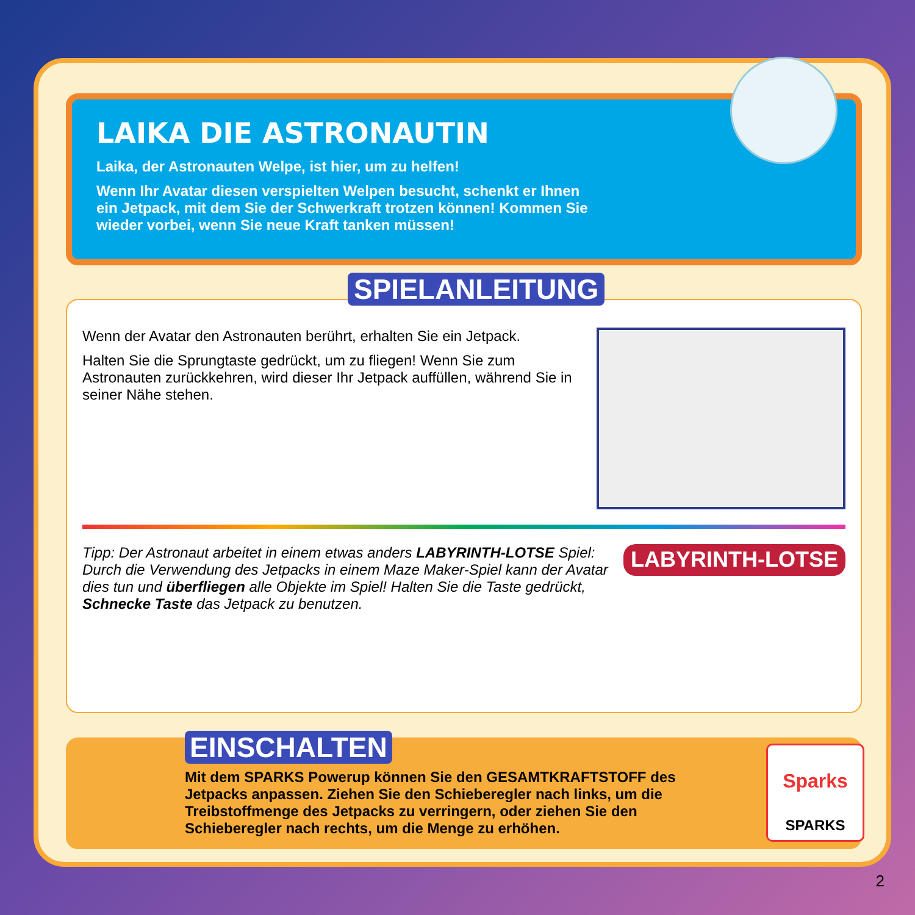LAIKA DIE ASTRONAUTIN
Laika, der Astronauten Welpe, ist hier, um zu helfen!
Wenn Ihr Avatar diesen verspielten Welpen besucht, schenkt er Ihnen ein Jetpack, mit dem Sie der Schwerkraft trotzen können! Kommen Sie wieder vorbei, wenn Sie neue Kraft tanken müssen!
SPIELANLEITUNG
Wenn der Avatar den Astronauten berührt, erhalten Sie ein Jetpack.
Halten Sie die Sprungtaste gedrückt, um zu fliegen! Wenn Sie zum Astronauten zurückkehren, wird dieser Ihr Jetpack auffüllen, während Sie in seiner Nähe stehen.
Tipp: Der Astronaut arbeitet in einem etwas anders LABYRINTH-LOTSE Spiel: Durch die Verwendung des Jetpacks in einem Maze Maker-Spiel kann der Avatar dies tun und überfliegen alle Objekte im Spiel! Halten Sie die Taste gedrückt, Schnecke Taste das Jetpack zu benutzen.
LABYRINTH-LOTSE
EINSCHALTEN
Mit dem SPARKS Powerup können Sie den GESAMTKRAFTSTOFF des Jetpacks anpassen. Ziehen Sie den Schieberegler nach links, um die Treibstoffmenge des Jetpacks zu verringern, oder ziehen Sie den Schieberegler nach rechts, um die Menge zu erhöhen.
Sparks
SPARKS
2